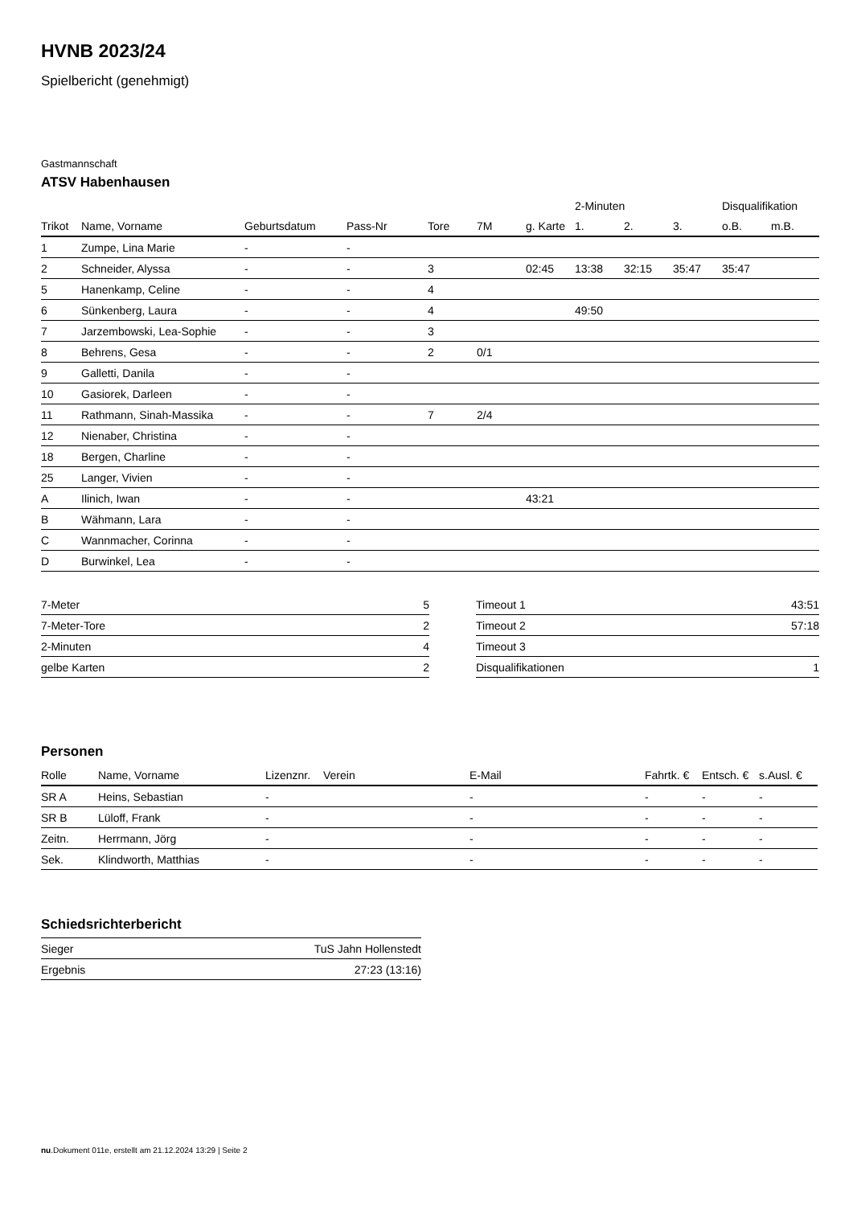HVNB 2023/24
Spielbericht (genehmigt)
Gastmannschaft
ATSV Habenhausen
| | | | | | | | 2-Minuten | | | Disqualifikation | |
| --- | --- | --- | --- | --- | --- | --- | --- | --- | --- | --- | --- |
| Trikot | Name, Vorname | Geburtsdatum | Pass-Nr | Tore | 7M | g. Karte | 1. | 2. | 3. | o.B. | m.B. |
| 1 | Zumpe, Lina Marie | - | - | | | | | | | | |
| 2 | Schneider, Alyssa | - | - | 3 | | 02:45 | 13:38 | 32:15 | 35:47 | 35:47 | |
| 5 | Hanenkamp, Celine | - | - | 4 | | | | | | | |
| 6 | Sünkenberg, Laura | - | - | 4 | | | 49:50 | | | | |
| 7 | Jarzembowski, Lea-Sophie | - | - | 3 | | | | | | | |
| 8 | Behrens, Gesa | - | - | 2 | 0/1 | | | | | | |
| 9 | Galletti, Danila | - | - | | | | | | | | |
| 10 | Gasiorek, Darleen | - | - | | | | | | | | |
| 11 | Rathmann, Sinah-Massika | - | - | 7 | 2/4 | | | | | | |
| 12 | Nienaber, Christina | - | - | | | | | | | | |
| 18 | Bergen, Charline | - | - | | | | | | | | |
| 25 | Langer, Vivien | - | - | | | | | | | | |
| A | Ilinich, Iwan | - | - | | | 43:21 | | | | | |
| B | Wähmann, Lara | - | - | | | | | | | | |
| C | Wannmacher, Corinna | - | - | | | | | | | | |
| D | Burwinkel, Lea | - | - | | | | | | | | |
| 7-Meter | 5 |
| 7-Meter-Tore | 2 |
| 2-Minuten | 4 |
| gelbe Karten | 2 |
| Timeout 1 | 43:51 |
| Timeout 2 | 57:18 |
| Timeout 3 | |
| Disqualifikationen | 1 |
Personen
| Rolle | Name, Vorname | Lizenznr. | Verein | E-Mail | Fahrtk. € | Entsch. € | s.Ausl. € |
| --- | --- | --- | --- | --- | --- | --- | --- |
| SR A | Heins, Sebastian | - | | - | - | - | - |
| SR B | Lüloff, Frank | - | | - | - | - | - |
| Zeitn. | Herrmann, Jörg | - | | - | - | - | - |
| Sek. | Klindworth, Matthias | - | | - | - | - | - |
Schiedsrichterbericht
| Sieger | TuS Jahn Hollenstedt |
| Ergebnis | 27:23 (13:16) |
nu.Dokument 011e, erstellt am 21.12.2024 13:29 | Seite 2